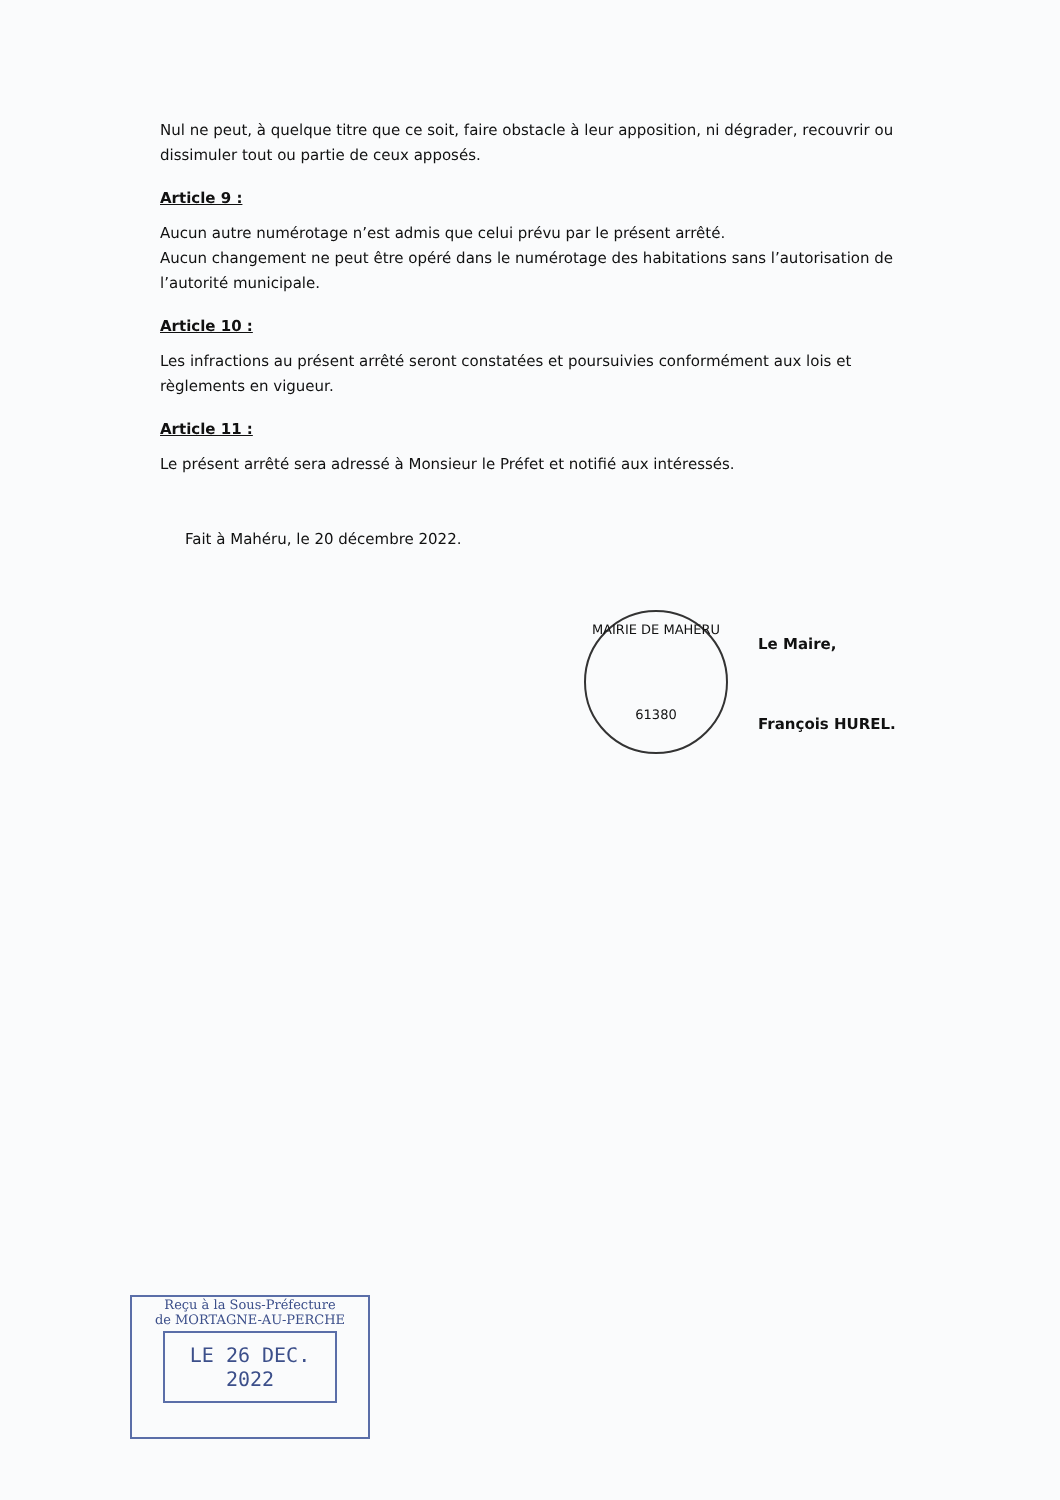Nul ne peut, à quelque titre que ce soit, faire obstacle à leur apposition, ni dégrader, recouvrir ou dissimuler tout ou partie de ceux apposés.
Article 9 :
Aucun autre numérotage n’est admis que celui prévu par le présent arrêté.
Aucun changement ne peut être opéré dans le numérotage des habitations sans l’autorisation de l’autorité municipale.
Article 10 :
Les infractions au présent arrêté seront constatées et poursuivies conformément aux lois et règlements en vigueur.
Article 11 :
Le présent arrêté sera adressé à Monsieur le Préfet et notifié aux intéressés.
Fait à Mahéru, le 20 décembre 2022.
Le Maire,
François HUREL.
MAIRIE DE MAHERU
61380
Reçu à la Sous-Préfecture
de MORTAGNE-AU-PERCHE
LE 26 DEC. 2022